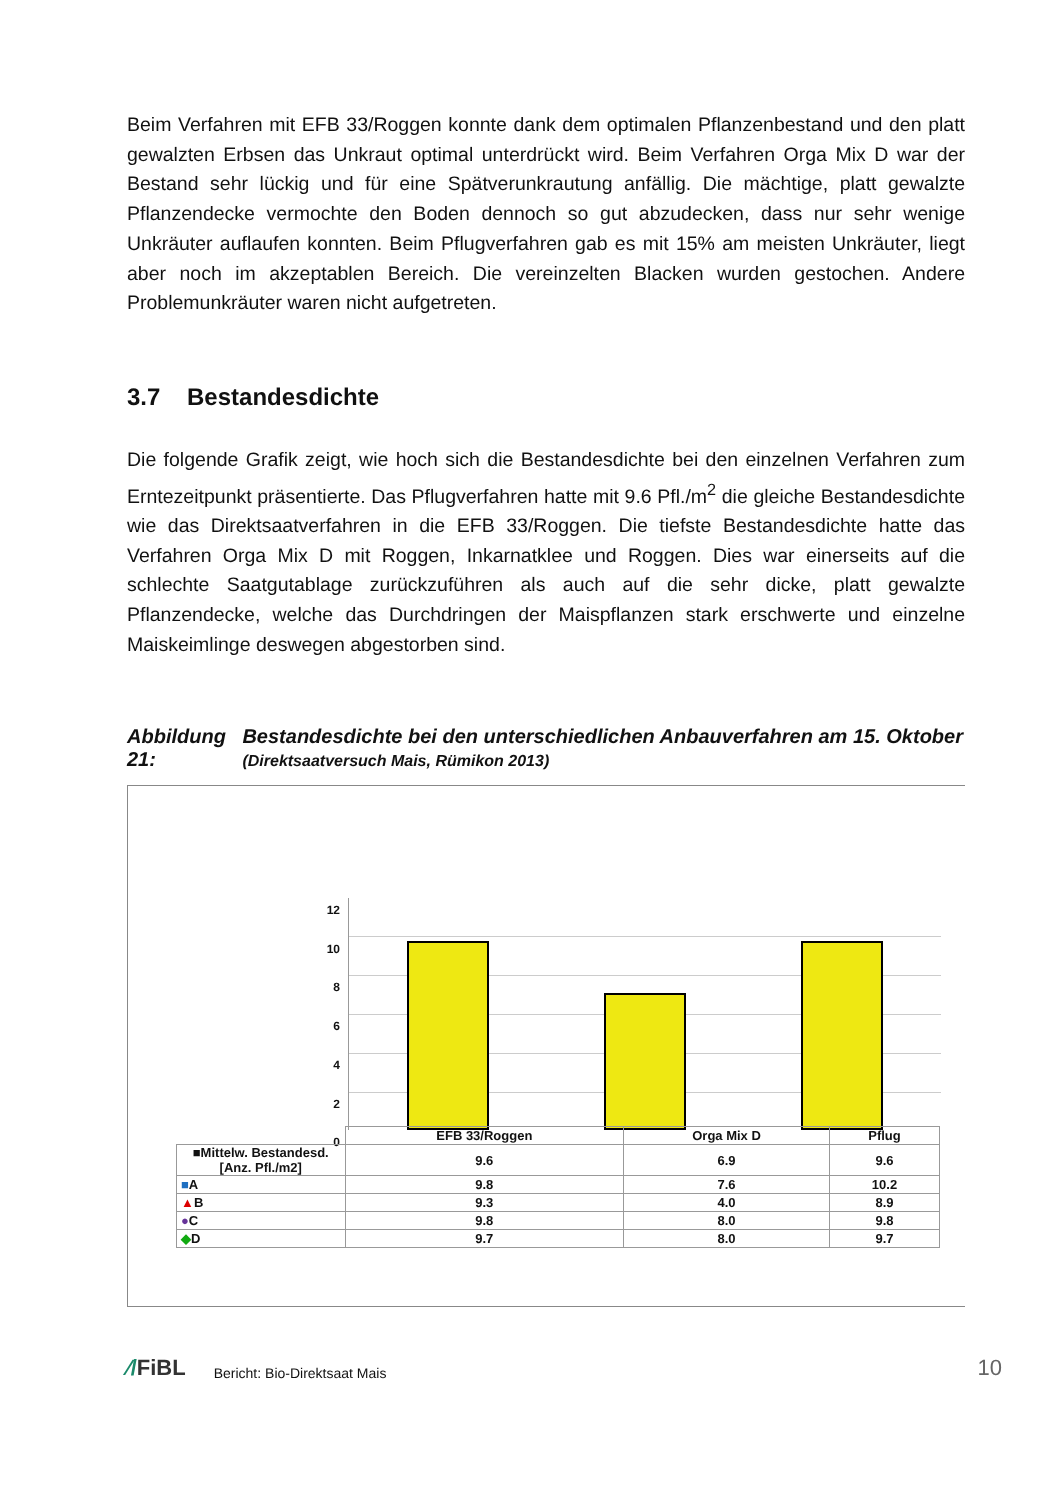Beim Verfahren mit EFB 33/Roggen konnte dank dem optimalen Pflanzenbestand und den platt gewalzten Erbsen das Unkraut optimal unterdrückt wird. Beim Verfahren Orga Mix D war der Bestand sehr lückig und für eine Spätverunkrautung anfällig. Die mächtige, platt gewalzte Pflanzendecke vermochte den Boden dennoch so gut abzudecken, dass nur sehr wenige Unkräuter auflaufen konnten. Beim Pflugverfahren gab es mit 15% am meisten Unkräuter, liegt aber noch im akzeptablen Bereich. Die vereinzelten Blacken wurden gestochen. Andere Problemunkräuter waren nicht aufgetreten.
3.7 Bestandesdichte
Die folgende Grafik zeigt, wie hoch sich die Bestandesdichte bei den einzelnen Verfahren zum Erntezeitpunkt präsentierte. Das Pflugverfahren hatte mit 9.6 Pfl./m<sup>2</sup> die gleiche Bestandesdichte wie das Direktsaatverfahren in die EFB 33/Roggen. Die tiefste Bestandesdichte hatte das Verfahren Orga Mix D mit Roggen, Inkarnatklee und Roggen. Dies war einerseits auf die schlechte Saatgutablage zurückzuführen als auch auf die sehr dicke, platt gewalzte Pflanzendecke, welche das Durchdringen der Maispflanzen stark erschwerte und einzelne Maiskeimlinge deswegen abgestorben sind.
Abbildung 21: Bestandesdichte bei den unterschiedlichen Anbauverfahren am 15. Oktober (Direktsaatversuch Mais, Rümikon 2013)
12
10
8
6
4
2
0
| | EFB 33/Roggen | Orga Mix D | Pflug |
| ■Mittelw. Bestandesd. [Anz. Pfl./m2] | 9.6 | 6.9 | 9.6 |
| ■ A | 9.8 | 7.6 | 10.2 |
| ▲ B | 9.3 | 4.0 | 8.9 |
| ● C | 9.8 | 8.0 | 9.8 |
| ◆ D | 9.7 | 8.0 | 9.7 |
⁄/FiBL Bericht: Bio-Direktsaat Mais 10